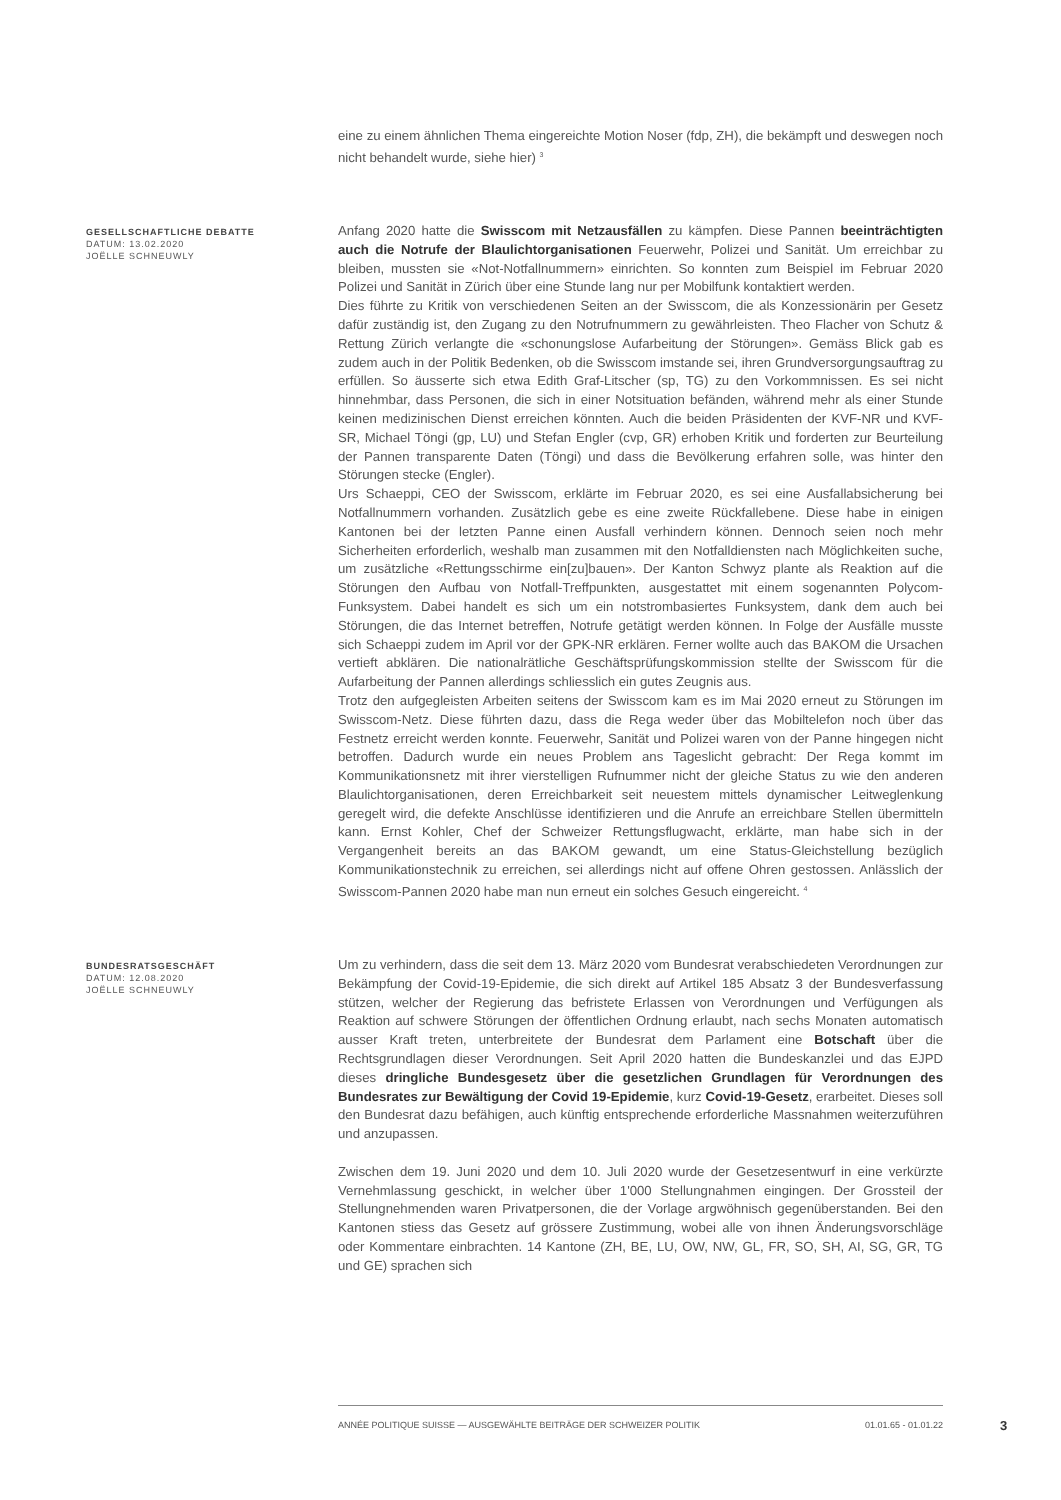eine zu einem ähnlichen Thema eingereichte Motion Noser (fdp, ZH), die bekämpft und deswegen noch nicht behandelt wurde, siehe hier) <sup>3</sup>
GESELLSCHAFTLICHE DEBATTE
DATUM: 13.02.2020
JOËLLE SCHNEUWLY
Anfang 2020 hatte die Swisscom mit Netzausfällen zu kämpfen. Diese Pannen beeinträchtigten auch die Notrufe der Blaulichtorganisationen Feuerwehr, Polizei und Sanität. Um erreichbar zu bleiben, mussten sie «Not-Notfallnummern» einrichten. So konnten zum Beispiel im Februar 2020 Polizei und Sanität in Zürich über eine Stunde lang nur per Mobilfunk kontaktiert werden.
Dies führte zu Kritik von verschiedenen Seiten an der Swisscom, die als Konzessionärin per Gesetz dafür zuständig ist, den Zugang zu den Notrufnummern zu gewährleisten. Theo Flacher von Schutz & Rettung Zürich verlangte die «schonungslose Aufarbeitung der Störungen». Gemäss Blick gab es zudem auch in der Politik Bedenken, ob die Swisscom imstande sei, ihren Grundversorgungsauftrag zu erfüllen. So äusserte sich etwa Edith Graf-Litscher (sp, TG) zu den Vorkommnissen. Es sei nicht hinnehmbar, dass Personen, die sich in einer Notsituation befänden, während mehr als einer Stunde keinen medizinischen Dienst erreichen könnten. Auch die beiden Präsidenten der KVF-NR und KVF-SR, Michael Töngi (gp, LU) und Stefan Engler (cvp, GR) erhoben Kritik und forderten zur Beurteilung der Pannen transparente Daten (Töngi) und dass die Bevölkerung erfahren solle, was hinter den Störungen stecke (Engler).
Urs Schaeppi, CEO der Swisscom, erklärte im Februar 2020, es sei eine Ausfallabsicherung bei Notfallnummern vorhanden. Zusätzlich gebe es eine zweite Rückfallebene. Diese habe in einigen Kantonen bei der letzten Panne einen Ausfall verhindern können. Dennoch seien noch mehr Sicherheiten erforderlich, weshalb man zusammen mit den Notfalldiensten nach Möglichkeiten suche, um zusätzliche «Rettungsschirme ein[zu]bauen». Der Kanton Schwyz plante als Reaktion auf die Störungen den Aufbau von Notfall-Treffpunkten, ausgestattet mit einem sogenannten Polycom-Funksystem. Dabei handelt es sich um ein notstrombasiertes Funksystem, dank dem auch bei Störungen, die das Internet betreffen, Notrufe getätigt werden können. In Folge der Ausfälle musste sich Schaeppi zudem im April vor der GPK-NR erklären. Ferner wollte auch das BAKOM die Ursachen vertieft abklären. Die nationalrätliche Geschäftsprüfungskommission stellte der Swisscom für die Aufarbeitung der Pannen allerdings schliesslich ein gutes Zeugnis aus.
Trotz den aufgegleisten Arbeiten seitens der Swisscom kam es im Mai 2020 erneut zu Störungen im Swisscom-Netz. Diese führten dazu, dass die Rega weder über das Mobiltelefon noch über das Festnetz erreicht werden konnte. Feuerwehr, Sanität und Polizei waren von der Panne hingegen nicht betroffen. Dadurch wurde ein neues Problem ans Tageslicht gebracht: Der Rega kommt im Kommunikationsnetz mit ihrer vierstelligen Rufnummer nicht der gleiche Status zu wie den anderen Blaulichtorganisationen, deren Erreichbarkeit seit neuestem mittels dynamischer Leitweglenkung geregelt wird, die defekte Anschlüsse identifizieren und die Anrufe an erreichbare Stellen übermitteln kann. Ernst Kohler, Chef der Schweizer Rettungsflugwacht, erklärte, man habe sich in der Vergangenheit bereits an das BAKOM gewandt, um eine Status-Gleichstellung bezüglich Kommunikationstechnik zu erreichen, sei allerdings nicht auf offene Ohren gestossen. Anlässlich der Swisscom-Pannen 2020 habe man nun erneut ein solches Gesuch eingereicht. <sup>4</sup>
BUNDESRATSGESCHÄFT
DATUM: 12.08.2020
JOËLLE SCHNEUWLY
Um zu verhindern, dass die seit dem 13. März 2020 vom Bundesrat verabschiedeten Verordnungen zur Bekämpfung der Covid-19-Epidemie, die sich direkt auf Artikel 185 Absatz 3 der Bundesverfassung stützen, welcher der Regierung das befristete Erlassen von Verordnungen und Verfügungen als Reaktion auf schwere Störungen der öffentlichen Ordnung erlaubt, nach sechs Monaten automatisch ausser Kraft treten, unterbreitete der Bundesrat dem Parlament eine Botschaft über die Rechtsgrundlagen dieser Verordnungen. Seit April 2020 hatten die Bundeskanzlei und das EJPD dieses dringliche Bundesgesetz über die gesetzlichen Grundlagen für Verordnungen des Bundesrates zur Bewältigung der Covid 19-Epidemie, kurz Covid-19-Gesetz, erarbeitet. Dieses soll den Bundesrat dazu befähigen, auch künftig entsprechende erforderliche Massnahmen weiterzuführen und anzupassen.
Zwischen dem 19. Juni 2020 und dem 10. Juli 2020 wurde der Gesetzesentwurf in eine verkürzte Vernehmlassung geschickt, in welcher über 1'000 Stellungnahmen eingingen. Der Grossteil der Stellungnehmenden waren Privatpersonen, die der Vorlage argwöhnisch gegenüberstanden. Bei den Kantonen stiess das Gesetz auf grössere Zustimmung, wobei alle von ihnen Änderungsvorschläge oder Kommentare einbrachten. 14 Kantone (ZH, BE, LU, OW, NW, GL, FR, SO, SH, AI, SG, GR, TG und GE) sprachen sich
ANNÉE POLITIQUE SUISSE — AUSGEWÄHLTE BEITRÄGE DER SCHWEIZER POLITIK 01.01.65 - 01.01.22
3